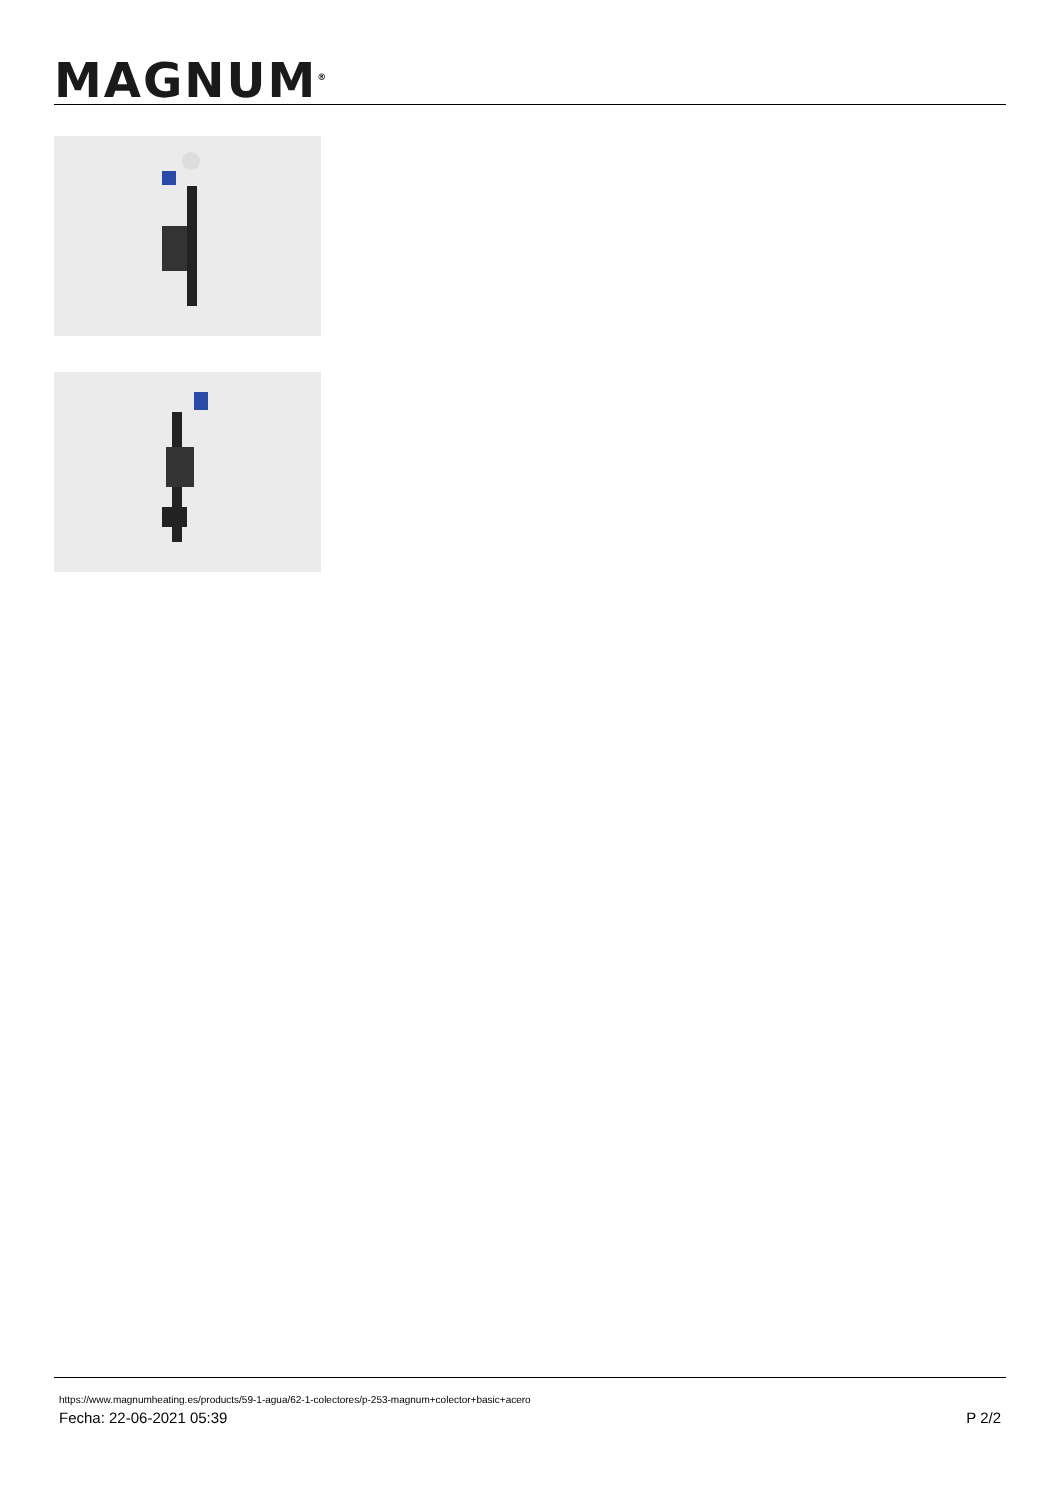MAGNUM<sup>®</sup>
https://www.magnumheating.es/products/59-1-agua/62-1-colectores/p-253-magnum+colector+basic+acero
Fecha: 22-06-2021 05:39 P 2/2